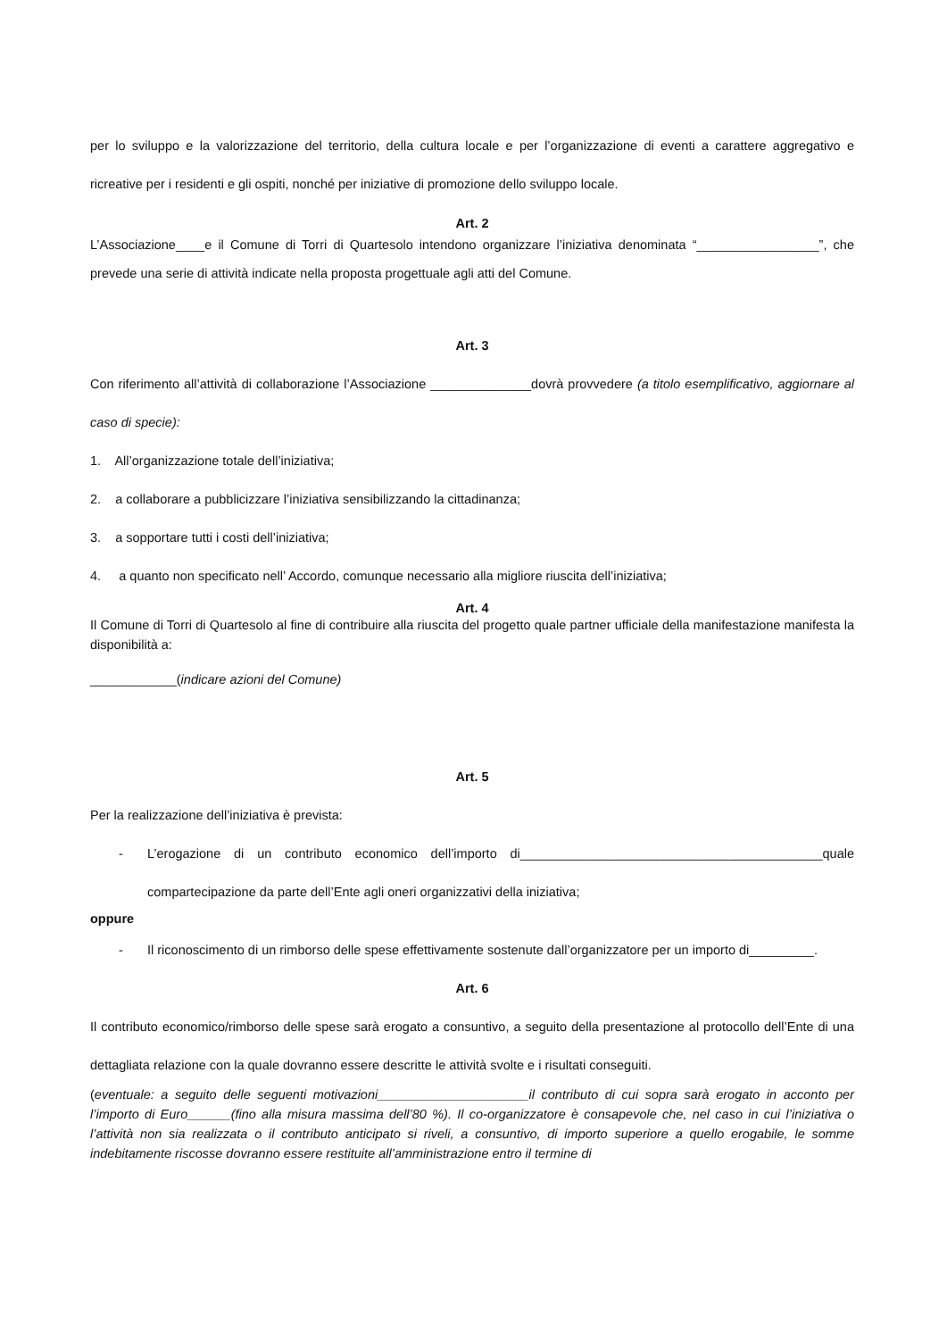per lo sviluppo e la valorizzazione del territorio, della cultura locale e per l’organizzazione di eventi a carattere aggregativo e ricreative per i residenti e gli ospiti, nonché per iniziative di promozione dello sviluppo locale.
Art. 2
L’Associazione____e il Comune di Torri di Quartesolo intendono organizzare l’iniziativa denominata “_________________”, che prevede una serie di attività indicate nella proposta progettuale agli atti del Comune.
Art. 3
Con riferimento all’attività di collaborazione l’Associazione ______________dovrà provvedere (a titolo esemplificativo, aggiornare al caso di specie):
1. All’organizzazione totale dell’iniziativa;
2. a collaborare a pubblicizzare l’iniziativa sensibilizzando la cittadinanza;
3. a sopportare tutti i costi dell’iniziativa;
4. a quanto non specificato nell’ Accordo, comunque necessario alla migliore riuscita dell’iniziativa;
Art. 4
Il Comune di Torri di Quartesolo al fine di contribuire alla riuscita del progetto quale partner ufficiale della manifestazione manifesta la disponibilità a:
____________(indicare azioni del Comune)
Art. 5
Per la realizzazione dell’iniziativa è prevista:
- L’erogazione di un contributo economico dell’importo di__________________________________________quale compartecipazione da parte dell’Ente agli oneri organizzativi della iniziativa;
oppure
- Il riconoscimento di un rimborso delle spese effettivamente sostenute dall’organizzatore per un importo di_________.
Art. 6
Il contributo economico/rimborso delle spese sarà erogato a consuntivo, a seguito della presentazione al protocollo dell’Ente di una dettagliata relazione con la quale dovranno essere descritte le attività svolte e i risultati conseguiti.
(eventuale: a seguito delle seguenti motivazioni_____________________il contributo di cui sopra sarà erogato in acconto per l’importo di Euro______(fino alla misura massima dell’80 %). Il co-organizzatore è consapevole che, nel caso in cui l’iniziativa o l’attività non sia realizzata o il contributo anticipato si riveli, a consuntivo, di importo superiore a quello erogabile, le somme indebitamente riscosse dovranno essere restituite all’amministrazione entro il termine di